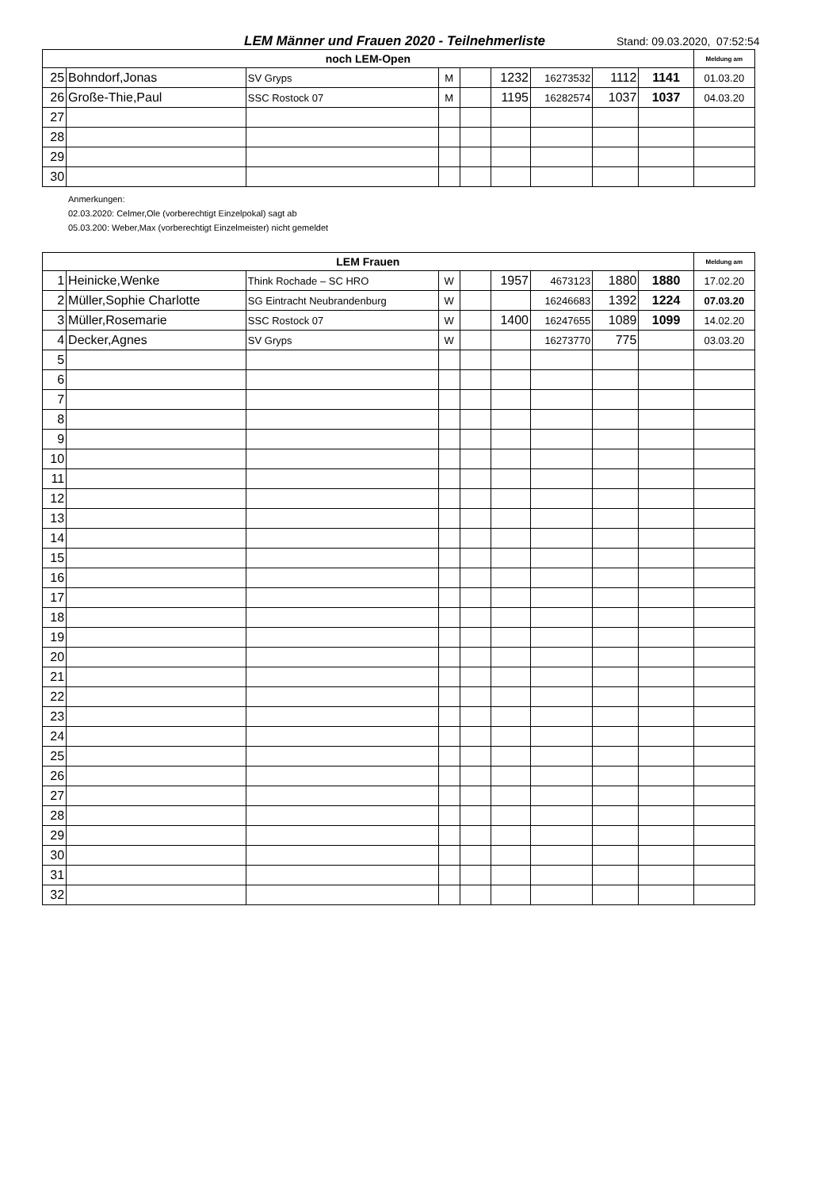LEM Männer und Frauen 2020 - Teilnehmerliste
Stand: 09.03.2020, 07:52:54
| noch LEM-Open | | | | | | | | | Meldung am |
| --- | --- | --- | --- | --- | --- | --- | --- | --- | --- |
| 25 | Bohndorf,Jonas | SV Gryps | M | | 1232 | 16273532 | 1112 | 1141 | 01.03.20 |
| 26 | Große-Thie,Paul | SSC Rostock 07 | M | | 1195 | 16282574 | 1037 | 1037 | 04.03.20 |
| 27 | | | | | | | | | |
| 28 | | | | | | | | | |
| 29 | | | | | | | | | |
| 30 | | | | | | | | | |
Anmerkungen:
02.03.2020: Celmer,Ole (vorberechtigt Einzelpokal) sagt ab
05.03.200: Weber,Max (vorberechtigt Einzelmeister) nicht gemeldet
| LEM Frauen | | | | | | | | | Meldung am |
| --- | --- | --- | --- | --- | --- | --- | --- | --- | --- |
| 1 | Heinicke,Wenke | Think Rochade – SC HRO | W | | 1957 | 4673123 | 1880 | 1880 | 17.02.20 |
| 2 | Müller,Sophie Charlotte | SG Eintracht Neubrandenburg | W | | | 16246683 | 1392 | 1224 | 07.03.20 |
| 3 | Müller,Rosemarie | SSC Rostock 07 | W | | 1400 | 16247655 | 1089 | 1099 | 14.02.20 |
| 4 | Decker,Agnes | SV Gryps | W | | | 16273770 | 775 | | 03.03.20 |
| 5 | | | | | | | | | |
| 6 | | | | | | | | | |
| 7 | | | | | | | | | |
| 8 | | | | | | | | | |
| 9 | | | | | | | | | |
| 10 | | | | | | | | | |
| 11 | | | | | | | | | |
| 12 | | | | | | | | | |
| 13 | | | | | | | | | |
| 14 | | | | | | | | | |
| 15 | | | | | | | | | |
| 16 | | | | | | | | | |
| 17 | | | | | | | | | |
| 18 | | | | | | | | | |
| 19 | | | | | | | | | |
| 20 | | | | | | | | | |
| 21 | | | | | | | | | |
| 22 | | | | | | | | | |
| 23 | | | | | | | | | |
| 24 | | | | | | | | | |
| 25 | | | | | | | | | |
| 26 | | | | | | | | | |
| 27 | | | | | | | | | |
| 28 | | | | | | | | | |
| 29 | | | | | | | | | |
| 30 | | | | | | | | | |
| 31 | | | | | | | | | |
| 32 | | | | | | | | | |